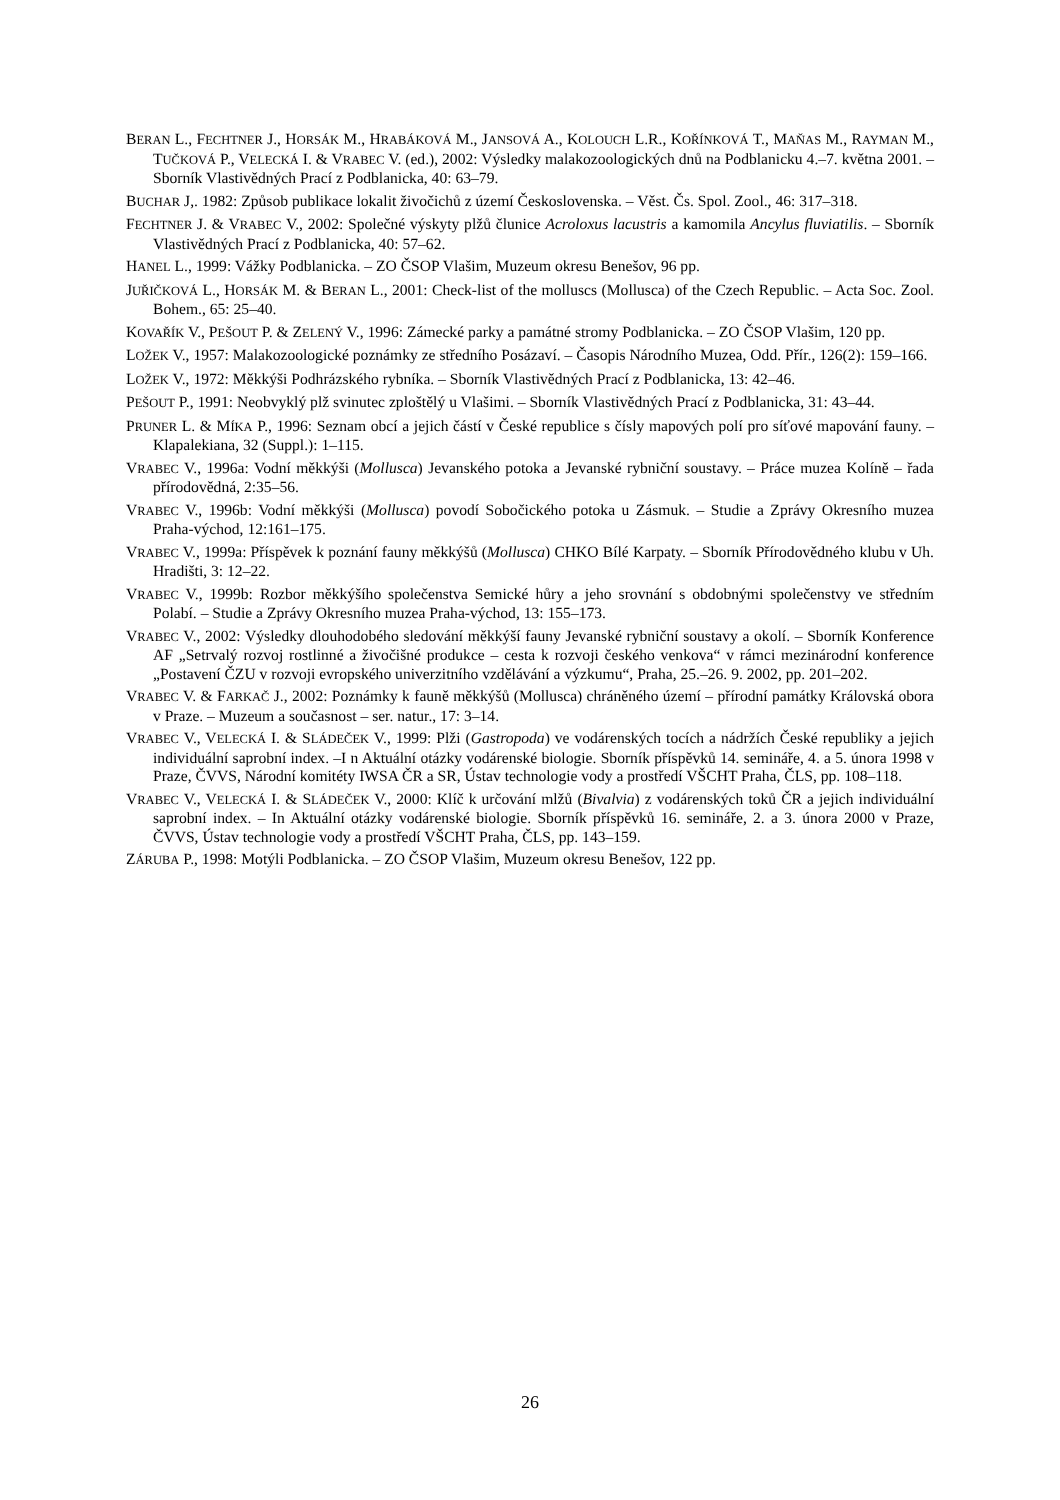BERAN L., FECHTNER J., HORSÁK M., HRABÁKOVÁ M., JANSOVÁ A., KOLOUCH L.R., KOŘÍNKOVÁ T., MAŇAS M., RAYMAN M., TUČKOVÁ P., VELECKÁ I. & VRABEC V. (ed.), 2002: Výsledky malakozoologických dnů na Podblanicku 4.–7. května 2001. – Sborník Vlastivědných Prací z Podblanicka, 40: 63–79.
BUCHAR J,. 1982: Způsob publikace lokalit živočichů z území Československa. – Věst. Čs. Spol. Zool., 46: 317–318.
FECHTNER J. & VRABEC V., 2002: Společné výskyty plžů člunice Acroloxus lacustris a kamomila Ancylus fluviatilis. – Sborník Vlastivědných Prací z Podblanicka, 40: 57–62.
HANEL L., 1999: Vážky Podblanicka. – ZO ČSOP Vlašim, Muzeum okresu Benešov, 96 pp.
JUŘIČKOVÁ L., HORSÁK M. & BERAN L., 2001: Check-list of the molluscs (Mollusca) of the Czech Republic. – Acta Soc. Zool. Bohem., 65: 25–40.
KOVAŘÍK V., PEŠOUT P. & ZELENÝ V., 1996: Zámecké parky a památné stromy Podblanicka. – ZO ČSOP Vlašim, 120 pp.
LOŽEK V., 1957: Malakozoologické poznámky ze středního Posázaví. – Časopis Národního Muzea, Odd. Přír., 126(2): 159–166.
LOŽEK V., 1972: Měkkýši Podhrázského rybníka. – Sborník Vlastivědných Prací z Podblanicka, 13: 42–46.
PEŠOUT P., 1991: Neobvyklý plž svinutec zploštělý u Vlašimi. – Sborník Vlastivědných Prací z Podblanicka, 31: 43–44.
PRUNER L. & MÍKA P., 1996: Seznam obcí a jejich částí v České republice s čísly mapových polí pro síťové mapování fauny. – Klapalekiana, 32 (Suppl.): 1–115.
VRABEC V., 1996a: Vodní měkkýši (Mollusca) Jevanského potoka a Jevanské rybniční soustavy. – Práce muzea Kolíně – řada přírodovědná, 2:35–56.
VRABEC V., 1996b: Vodní měkkýši (Mollusca) povodí Sobočického potoka u Zásmuk. – Studie a Zprávy Okresního muzea Praha-východ, 12:161–175.
VRABEC V., 1999a: Příspěvek k poznání fauny měkkýšů (Mollusca) CHKO Bílé Karpaty. – Sborník Přírodovědného klubu v Uh. Hradišti, 3: 12–22.
VRABEC V., 1999b: Rozbor měkkýšího společenstva Semické hůry a jeho srovnání s obdobnými společenstvy ve středním Polabí. – Studie a Zprávy Okresního muzea Praha-východ, 13: 155–173.
VRABEC V., 2002: Výsledky dlouhodobého sledování měkkýší fauny Jevanské rybniční soustavy a okolí. – Sborník Konference AF „Setrvalý rozvoj rostlinné a živočišné produkce – cesta k rozvoji českého venkova“ v rámci mezinárodní konference „Postavení ČZU v rozvoji evropského univerzitního vzdělávání a výzkumu“, Praha, 25.–26. 9. 2002, pp. 201–202.
VRABEC V. & FARKAČ J., 2002: Poznámky k fauně měkkýšů (Mollusca) chráněného území – přírodní památky Královská obora v Praze. – Muzeum a současnost – ser. natur., 17: 3–14.
VRABEC V., VELECKÁ I. & SLÁDEČEK V., 1999: Plži (Gastropoda) ve vodárenských tocích a nádržích České republiky a jejich individuální saprobní index. –I n Aktuální otázky vodárenské biologie. Sborník příspěvků 14. semináře, 4. a 5. února 1998 v Praze, ČVVS, Národní komitéty IWSA ČR a SR, Ústav technologie vody a prostředí VŠCHT Praha, ČLS, pp. 108–118.
VRABEC V., VELECKÁ I. & SLÁDEČEK V., 2000: Klíč k určování mlžů (Bivalvia) z vodárenských toků ČR a jejich individuální saprobní index. – In Aktuální otázky vodárenské biologie. Sborník příspěvků 16. semináře, 2. a 3. února 2000 v Praze, ČVVS, Ústav technologie vody a prostředí VŠCHT Praha, ČLS, pp. 143–159.
ZÁRUBA P., 1998: Motýli Podblanicka. – ZO ČSOP Vlašim, Muzeum okresu Benešov, 122 pp.
26